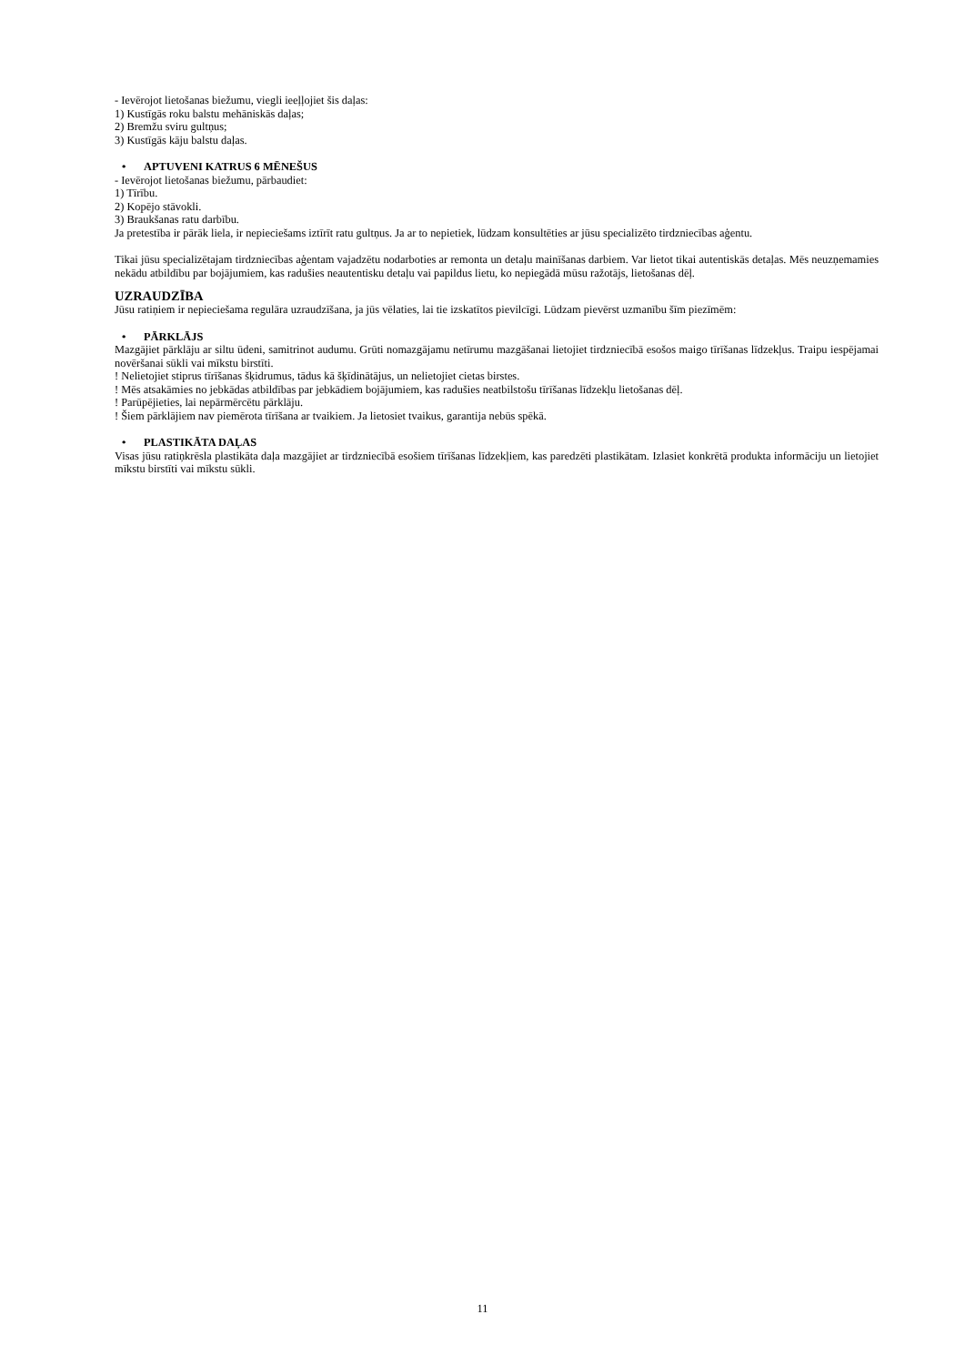- Ievērojot lietošanas biežumu, viegli ieeļļojiet šis daļas:
1) Kustīgās roku balstu mehāniskās daļas;
2) Bremžu sviru gultņus;
3) Kustīgās kāju balstu daļas.
• APTUVENI KATRUS 6 MĒNEŠUS
- Ievērojot lietošanas biežumu, pārbaudiet:
1) Tīrību.
2) Kopējo stāvokli.
3) Braukšanas ratu darbību.
Ja pretestība ir pārāk liela, ir nepieciešams iztīrīt ratu gultņus. Ja ar to nepietiek, lūdzam konsultēties ar jūsu specializēto tirdzniecības aģentu.
Tikai jūsu specializētajam tirdzniecības aģentam vajadzētu nodarboties ar remonta un detaļu mainīšanas darbiem. Var lietot tikai autentiskās detaļas. Mēs neuzņemamies nekādu atbildību par bojājumiem, kas radušies neautentisku detaļu vai papildus lietu, ko nepiegādā mūsu ražotājs, lietošanas dēļ.
UZRAUDZĪBA
Jūsu ratiņiem ir nepieciešama regulāra uzraudzīšana, ja jūs vēlaties, lai tie izskatītos pievilcīgi. Lūdzam pievērst uzmanību šīm piezīmēm:
• PĀRKLĀJS
Mazgājiet pārklāju ar siltu ūdeni, samitrinot audumu. Grūti nomazgājamu netīrumu mazgāšanai lietojiet tirdzniecībā esošos maigo tīrīšanas līdzekļus. Traipu iespējamai novēršanai sūkli vai mīkstu birstīti.
! Nelietojiet stiprus tīrīšanas šķidrumus, tādus kā šķīdinātājus, un nelietojiet cietas birstes.
! Mēs atsakāmies no jebkādas atbildības par jebkādiem bojājumiem, kas radušies neatbilstošu tīrīšanas līdzekļu lietošanas dēļ.
! Parūpējieties, lai nepārmērcētu pārklāju.
! Šiem pārklājiem nav piemērota tīrīšana ar tvaikiem. Ja lietosiet tvaikus, garantija nebūs spēkā.
• PLASTIKĀTA DAĻAS
Visas jūsu ratiņkrēsla plastikāta daļa mazgājiet ar tirdzniecībā esošiem tīrīšanas līdzekļiem, kas paredzēti plastikātam. Izlasiet konkrētā produkta informāciju un lietojiet mīkstu birstīti vai mīkstu sūkli.
11